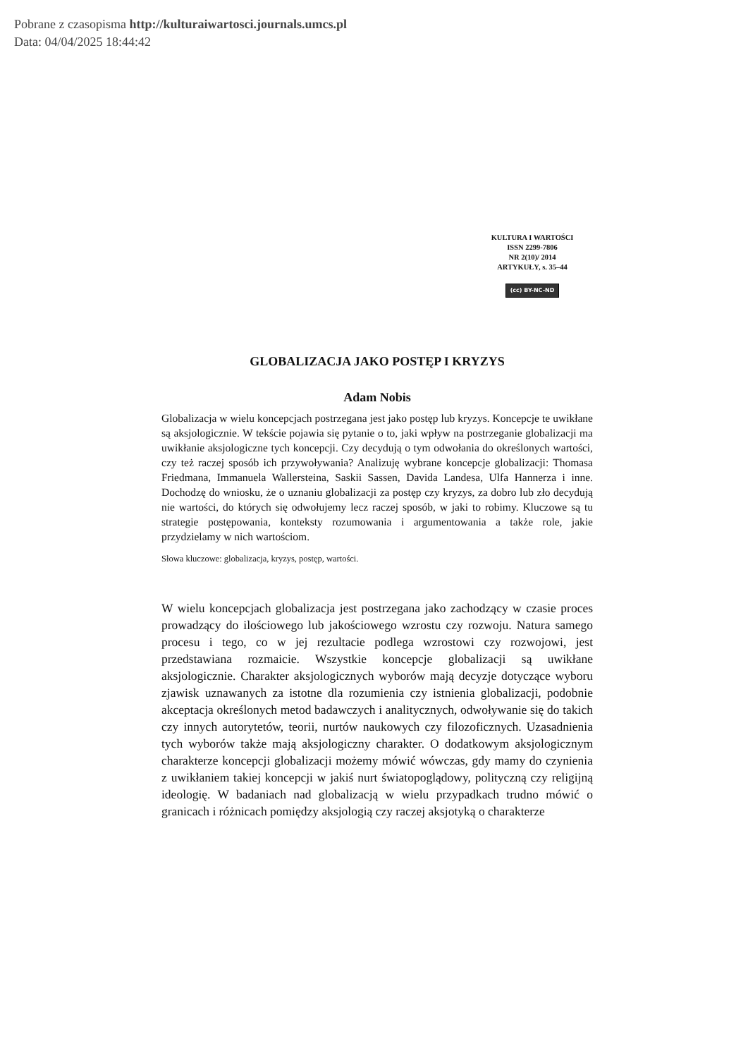Pobrane z czasopisma http://kulturaiwartosci.journals.umcs.pl
Data: 04/04/2025 18:44:42
KULTURA I WARTOŚCI
ISSN 2299-7806
NR 2(10)/ 2014
ARTYKUŁY, s. 35–44
(cc) BY-NC-ND
GLOBALIZACJA JAKO POSTĘP I KRYZYS
Adam Nobis
Globalizacja w wielu koncepcjach postrzegana jest jako postęp lub kryzys. Koncepcje te uwikłane są aksjologicznie. W tekście pojawia się pytanie o to, jaki wpływ na postrzeganie globalizacji ma uwikłanie aksjologiczne tych koncepcji. Czy decydują o tym odwołania do określonych wartości, czy też raczej sposób ich przywoływania? Analizuję wybrane koncepcje globalizacji: Thomasa Friedmana, Immanuela Wallersteina, Saskii Sassen, Davida Landesa, Ulfa Hannerza i inne. Dochodzę do wniosku, że o uznaniu globalizacji za postęp czy kryzys, za dobro lub zło decydują nie wartości, do których się odwołujemy lecz raczej sposób, w jaki to robimy. Kluczowe są tu strategie postępowania, konteksty rozumowania i argumentowania a także role, jakie przydzielamy w nich wartościom.
Słowa kluczowe: globalizacja, kryzys, postęp, wartości.
W wielu koncepcjach globalizacja jest postrzegana jako zachodzący w czasie proces prowadzący do ilościowego lub jakościowego wzrostu czy rozwoju. Natura samego procesu i tego, co w jej rezultacie podlega wzrostowi czy rozwojowi, jest przedstawiana rozmaicie. Wszystkie koncepcje globalizacji są uwikłane aksjologicznie. Charakter aksjologicznych wyborów mają decyzje dotyczące wyboru zjawisk uznawanych za istotne dla rozumienia czy istnienia globalizacji, podobnie akceptacja określonych metod badawczych i analitycznych, odwoływanie się do takich czy innych autorytetów, teorii, nurtów naukowych czy filozoficznych. Uzasadnienia tych wyborów także mają aksjologiczny charakter. O dodatkowym aksjologicznym charakterze koncepcji globalizacji możemy mówić wówczas, gdy mamy do czynienia z uwikłaniem takiej koncepcji w jakiś nurt światopoglądowy, polityczną czy religijną ideologię. W badaniach nad globalizacją w wielu przypadkach trudno mówić o granicach i różnicach pomiędzy aksjologią czy raczej aksjotyką o charakterze